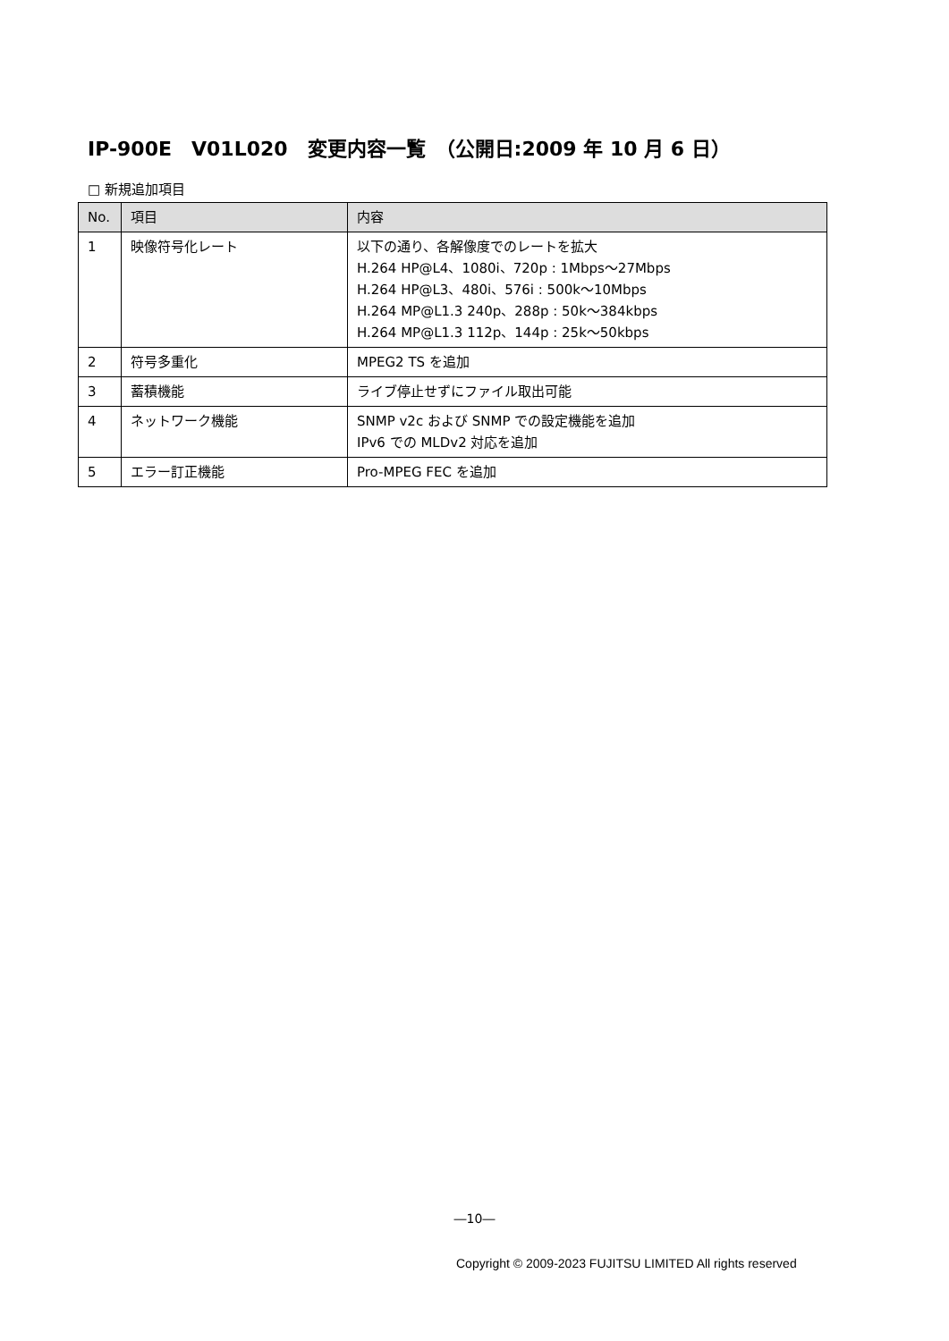IP-900E　V01L020　変更内容一覧　（公開日:2009 年 10 月 6 日）
□ 新規追加項目
| No. | 項目 | 内容 |
| --- | --- | --- |
| 1 | 映像符号化レート | 以下の通り、各解像度でのレートを拡大 H.264 HP@L4、1080i、720p : 1Mbps～27Mbps H.264 HP@L3、480i、576i : 500k～10Mbps H.264 MP@L1.3 240p、288p : 50k～384kbps H.264 MP@L1.3 112p、144p : 25k～50kbps |
| 2 | 符号多重化 | MPEG2 TS を追加 |
| 3 | 蓄積機能 | ライブ停止せずにファイル取出可能 |
| 4 | ネットワーク機能 | SNMP v2c および SNMP での設定機能を追加 IPv6 での MLDv2 対応を追加 |
| 5 | エラー訂正機能 | Pro-MPEG FEC を追加 |
―10―
Copyright © 2009-2023 FUJITSU LIMITED All rights reserved